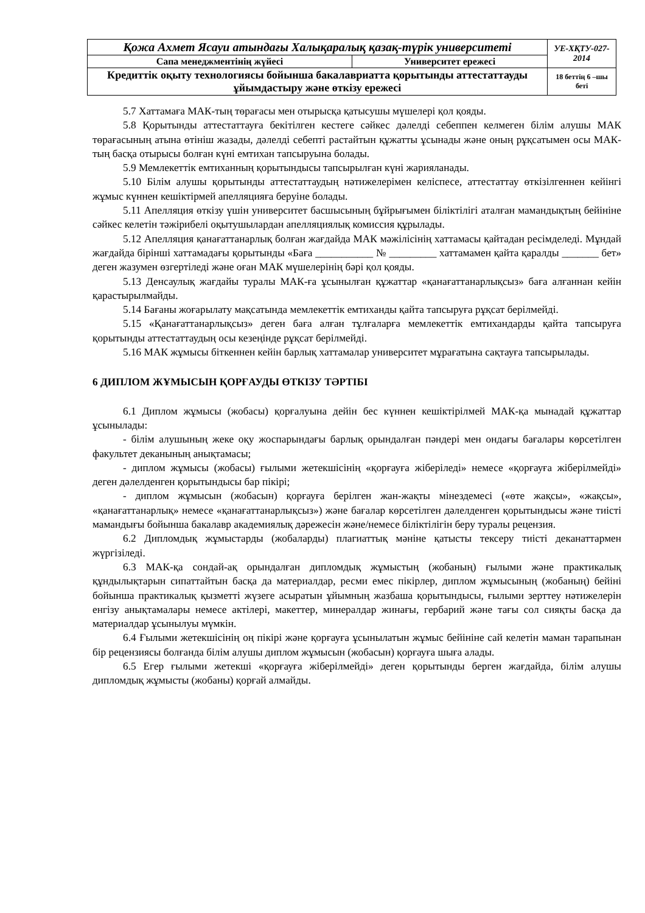| Қожа Ахмет Ясауи атындағы Халықаралық қазақ-түрік университеті | | УЕ-ХҚТУ-027-2014 |
| Сапа менеджментінің жүйесі | Университет ережесі | |
| Кредиттік оқыту технологиясы бойынша бакалавриатта қорытынды аттестаттауды ұйымдастыру және өткізу ережесі | | 18 беттің 6 –шы беті |
5.7 Хаттамаға МАК-тың төрағасы мен отырысқа қатысушы мүшелері қол қояды.
5.8 Қорытынды аттестаттауға бекітілген кестеге сәйкес дәлелді себеппен келмеген білім алушы МАК төрағасының атына өтініш жазады, дәлелді себепті растайтын құжатты ұсынады және оның рұқсатымен осы МАК-тың басқа отырысы болған күні емтихан тапсыруына болады.
5.9 Мемлекеттік емтиханның қорытындысы тапсырылған күні жарияланады.
5.10 Білім алушы қорытынды аттестаттаудың нәтижелерімен келіспесе, аттестаттау өткізілгеннен кейінгі жұмыс күннен кешіктірмей апелляцияға беруіне болады.
5.11 Апелляция өткізу үшін университет басшысының бұйрығымен біліктілігі аталған мамандықтың бейініне сәйкес келетін тәжірибелі оқытушылардан апелляциялық комиссия құрылады.
5.12 Апелляция қанағаттанарлық болған жағдайда МАК мәжілісінің хаттамасы қайтадан ресімделеді. Мұндай жағдайда бірінші хаттамадағы қорытынды «Баға ___________ № _________ хаттамамен қайта қаралды _______ бет» деген жазумен өзгертіледі және оған МАК мүшелерінің бәрі қол қояды.
5.13 Денсаулық жағдайы туралы МАК-ға ұсынылған құжаттар «қанағаттанарлықсыз» баға алғаннан кейін қарастырылмайды.
5.14 Бағаны жоғарылату мақсатында мемлекеттік емтиханды қайта тапсыруға рұқсат берілмейді.
5.15 «Қанағаттанарлықсыз» деген баға алған тұлғаларға мемлекеттік емтихандарды қайта тапсыруға қорытынды аттестаттаудың осы кезеңінде рұқсат берілмейді.
5.16 МАК жұмысы біткеннен кейін барлық хаттамалар университет мұрағатына сақтауға тапсырылады.
6 ДИПЛОМ ЖҰМЫСЫН ҚОРҒАУДЫ ӨТКІЗУ ТӘРТІБІ
6.1 Диплом жұмысы (жобасы) қорғалуына дейін бес күннен кешіктірілмей МАК-қа мынадай құжаттар ұсынылады:
- білім алушының жеке оқу жоспарындағы барлық орындалған пәндері мен ондағы бағалары көрсетілген факультет деканының анықтамасы;
- диплом жұмысы (жобасы) ғылыми жетекшісінің «қорғауға жіберіледі» немесе «қорғауға жіберілмейді» деген дәлелденген қорытындысы бар пікірі;
- диплом жұмысын (жобасын) қорғауға берілген жан-жақты мінездемесі («өте жақсы», «жақсы», «қанағаттанарлық» немесе «қанағаттанарлықсыз») және бағалар көрсетілген дәлелденген қорытындысы және тиісті мамандығы бойынша бакалавр академиялық дәрежесін және/немесе біліктілігін беру туралы рецензия.
6.2 Дипломдық жұмыстарды (жобаларды) плагиаттық мәніне қатысты тексеру тиісті деканаттармен жүргізіледі.
6.3 МАК-қа сондай-ақ орындалған дипломдық жұмыстың (жобаның) ғылыми және практикалық құндылықтарын сипаттайтын басқа да материалдар, ресми емес пікірлер, диплом жұмысының (жобаның) бейіні бойынша практикалық қызметті жүзеге асыратын ұйымның жазбаша қорытындысы, ғылыми зерттеу нәтижелерін енгізу анықтамалары немесе актілері, макеттер, минералдар жинағы, гербарий және тағы сол сияқты басқа да материалдар ұсынылуы мүмкін.
6.4 Ғылыми жетекшісінің оң пікірі және қорғауға ұсынылатын жұмыс бейініне сай келетін маман тарапынан бір рецензиясы болғанда білім алушы диплом жұмысын (жобасын) қорғауға шыға алады.
6.5 Егер ғылыми жетекші «қорғауға жіберілмейді» деген қорытынды берген жағдайда, білім алушы дипломдық жұмысты (жобаны) қорғай алмайды.